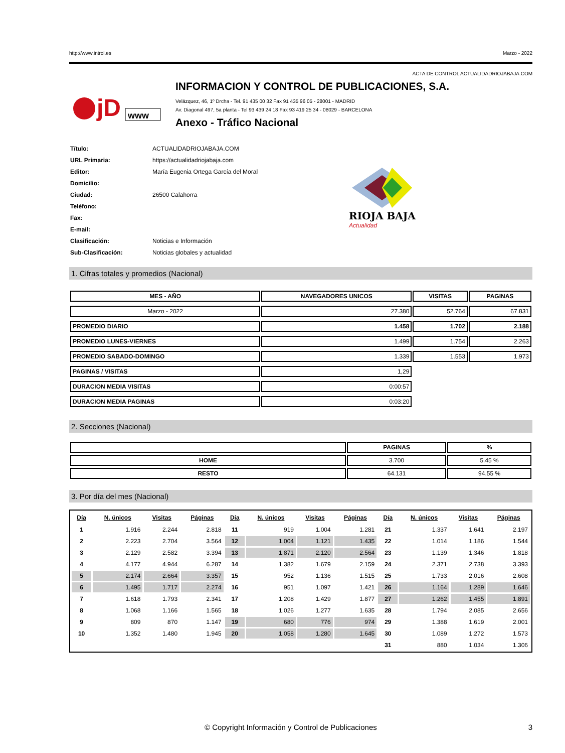http://www.introl.es Marzo - 2022
ACTA DE CONTROL ACTUALIDADRIOJABAJA.COM
jD
www
INFORMACION Y CONTROL DE PUBLICACIONES, S.A.
Velázquez, 46, 1º Drcha - Tel. 91 435 00 32 Fax 91 435 96 05 - 28001 - MADRID
Av. Diagonal 497, 5a planta - Tel 93 439 24 18 Fax 93 419 25 34 - 08029 - BARCELONA
Anexo - Tráfico Nacional
| Título: | ACTUALIDADRIOJABAJA.COM |
| URL Primaria: | https://actualidadriojabaja.com |
| Editor: | María Eugenia Ortega García del Moral |
| Domicilio: | |
| Ciudad: | 26500 Calahorra |
| Teléfono: | |
| Fax: | |
| E-mail: | |
| Clasificación: | Noticias e Información |
| Sub-Clasificación: | Noticias globales y actualidad |
RIOJA BAJA
Actualidad
1. Cifras totales y promedios (Nacional)
| MES - AÑO | NAVEGADORES UNICOS | VISITAS | PAGINAS |
| --- | --- | --- | --- |
| Marzo - 2022 | 27.380 | 52.764 | 67.831 |
| PROMEDIO DIARIO | 1.458 | 1.702 | 2.188 |
| PROMEDIO LUNES-VIERNES | 1.499 | 1.754 | 2.263 |
| PROMEDIO SABADO-DOMINGO | 1.339 | 1.553 | 1.973 |
| PAGINAS / VISITAS | 1,29 | | |
| DURACION MEDIA VISITAS | 0:00:57 | | |
| DURACION MEDIA PAGINAS | 0:03:20 | | |
2. Secciones (Nacional)
| | PAGINAS | % |
| --- | --- | --- |
| HOME | 3.700 | 5.45 % |
| RESTO | 64.131 | 94.55 % |
3. Por día del mes (Nacional)
| Día | N. únicos | Visitas | Páginas | Día | N. únicos | Visitas | Páginas | Día | N. únicos | Visitas | Páginas |
| --- | --- | --- | --- | --- | --- | --- | --- | --- | --- | --- | --- |
| 1 | 1.916 | 2.244 | 2.818 | 11 | 919 | 1.004 | 1.281 | 21 | 1.337 | 1.641 | 2.197 |
| 2 | 2.223 | 2.704 | 3.564 | 12 | 1.004 | 1.121 | 1.435 | 22 | 1.014 | 1.186 | 1.544 |
| 3 | 2.129 | 2.582 | 3.394 | 13 | 1.871 | 2.120 | 2.564 | 23 | 1.139 | 1.346 | 1.818 |
| 4 | 4.177 | 4.944 | 6.287 | 14 | 1.382 | 1.679 | 2.159 | 24 | 2.371 | 2.738 | 3.393 |
| 5 | 2.174 | 2.664 | 3.357 | 15 | 952 | 1.136 | 1.515 | 25 | 1.733 | 2.016 | 2.608 |
| 6 | 1.495 | 1.717 | 2.274 | 16 | 951 | 1.097 | 1.421 | 26 | 1.164 | 1.289 | 1.646 |
| 7 | 1.618 | 1.793 | 2.341 | 17 | 1.208 | 1.429 | 1.877 | 27 | 1.262 | 1.455 | 1.891 |
| 8 | 1.068 | 1.166 | 1.565 | 18 | 1.026 | 1.277 | 1.635 | 28 | 1.794 | 2.085 | 2.656 |
| 9 | 809 | 870 | 1.147 | 19 | 680 | 776 | 974 | 29 | 1.388 | 1.619 | 2.001 |
| 10 | 1.352 | 1.480 | 1.945 | 20 | 1.058 | 1.280 | 1.645 | 30 | 1.089 | 1.272 | 1.573 |
| | | | | | | | | 31 | 880 | 1.034 | 1.306 |
© Copyright Información y Control de Publicaciones 3